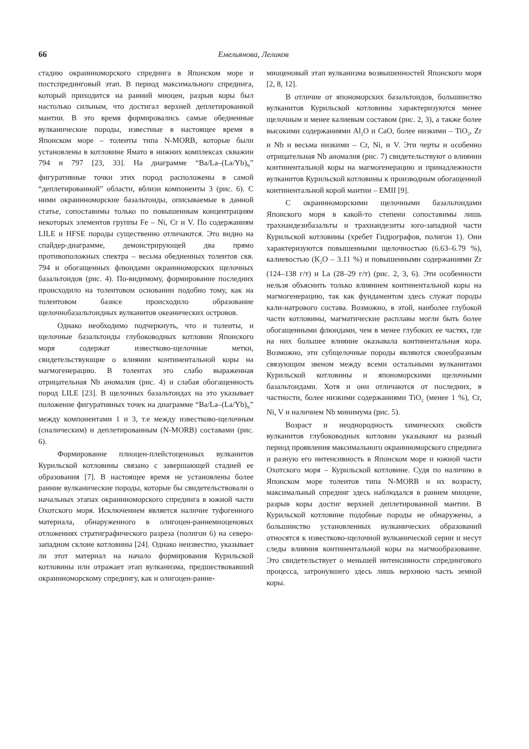66 Емельянова, Леликов
стадию окраинноморского спрединга в Японском море и постспрединговый этап. В период максимального спрединга, который приходится на ранний миоцен, разрыв коры был настолько сильным, что достигал верхней деплетированной мантии. В это время формировались самые обедненные вулканические породы, известные в настоящее время в Японском море – толеиты типа N-MORB, которые были установлены в котловине Ямато в нижних комплексах скважин 794 и 797 [23, 33]. На диаграмме “Ba/La–(La/Yb)<sub>N</sub>” фигуративные точки этих пород расположены в самой “деплетированной” области, вблизи компоненты 3 (рис. 6). С ними окраинноморские базальтоиды, описываемые в данной статье, сопоставимы только по повышенным концентрациям некоторых элементов группы Fe – Ni, Cr и V. По содержаниям LILE и HFSE породы существенно отличаются. Это видно на спайдер-диаграмме, демонстрирующей два прямо противоположных спектра – весьма обедненных толеитов скв. 794 и обогащенных флюидами окраинноморских щелочных базальтоидов (рис. 4). По-видимому, формирование последних происходило на толеитовом основании подобно тому, как на толеитовом базисе происходило образование щелочнобазальтоидных вулканитов океанических островов.
Однако необходимо подчеркнуть, что и толеиты, и щелочные базальтоиды глубоководных котловин Японского моря содержат известково-щелочные метки, свидетельствующие о влиянии континентальной коры на магмогенерацию. В толеитах это слабо выраженная отрицательная Nb аномалия (рис. 4) и слабая обогащенность пород LILE [23]. В щелочных базальтоидах на это указывает положение фигуративных точек на диаграмме “Ba/La–(La/Yb)<sub>N</sub>” между компонентами 1 и 3, т.е между известково-щелочным (сиалическим) и деплетированным (N-MORB) составами (рис. 6).
Формирование плиоцен-плейстоценовых вулканитов Курильской котловины связано с завершающей стадией ее образования [7]. В настоящее время не установлены более ранние вулканические породы, которые бы свидетельствовали о начальных этапах окраинноморского спрединга в южной части Охотского моря. Исключением является наличие туфогенного материала, обнаруженного в олигоцен-раннемиоценовых отложениях стратиграфического разреза (полигон 6) на северо-западном склоне котловины [24]. Однако неизвестно, указывает ли этот материал на начало формирования Курильской котловины или отражает этап вулканизма, предшествовавший окраинноморскому спредингу, как и олигоцен-ранне-
миоценовый этап вулканизма возвышенностей Японского моря [2, 8, 12].
В отличие от япономорских базальтоидов, большинство вулканитов Курильской котловины характеризуются менее щелочным и менее калиевым составом (рис. 2, 3), а также более высокими содержаниями Al<sub>2</sub>O и CaO, более низкими – TiO<sub>2</sub>, Zr и Nb и весьма низкими – Cr, Ni, и V. Эти черты и особенно отрицательная Nb аномалия (рис. 7) свидетельствуют о влиянии континентальной коры на магмогенерацию и принадлежности вулканитов Курильской котловины к производным обогащенной континентальной корой мантии – EMII [9].
С окраинноморскими щелочными базальтоидами Японского моря в какой-то степени сопоставимы лишь трахиандезибазальты и трахиандезиты юго-западной части Курильской котловины (хребет Гидрографов, полигон 1). Они характеризуются повышенными щелочностью (6.63–6.79 %), калиевостью (K<sub>2</sub>O – 3.11 %) и повышенными содержаниями Zr (124–138 г/т) и La (28–29 г/т) (рис. 2, 3, 6). Эти особенности нельзя объяснить только влиянием континентальной коры на магмогенерацию, так как фундаментом здесь служат породы кали-натрового состава. Возможно, в этой, наиболее глубокой части котловины, магматические расплавы могли быть более обогащенными флюидами, чем в менее глубоких ее частях, где на них большее влияние оказывала континентальная кора. Возможно, эти субщелочные породы являются своеобразным связующим звеном между всеми остальными вулканитами Курильской котловины и япономорскими щелочными базальтоидами. Хотя и они отличаются от последних, в частности, более низкими содержаниями TiO<sub>2</sub> (менее 1 %), Cr, Ni, V и наличием Nb минимума (рис. 5).
Возраст и неоднородность химических свойств вулканитов глубоководных котловин указывают на разный период проявления максимального окраинноморского спрединга и разную его интенсивность в Японском море и южной части Охотского моря – Курильской котловине. Судя по наличию в Японском море толеитов типа N-MORB и их возрасту, максимальный спрединг здесь наблюдался в раннем миоцене, разрыв коры достиг верхней деплетированной мантии. В Курильской котловине подобные породы не обнаружены, а большинство установленных вулканических образований относятся к известково-щелочной вулканической серии и несут следы влияния континентальной коры на магмообразование. Это свидетельствует о меньшей интенсивности спредингового процесса, затронувшего здесь лишь верхнюю часть земной коры.